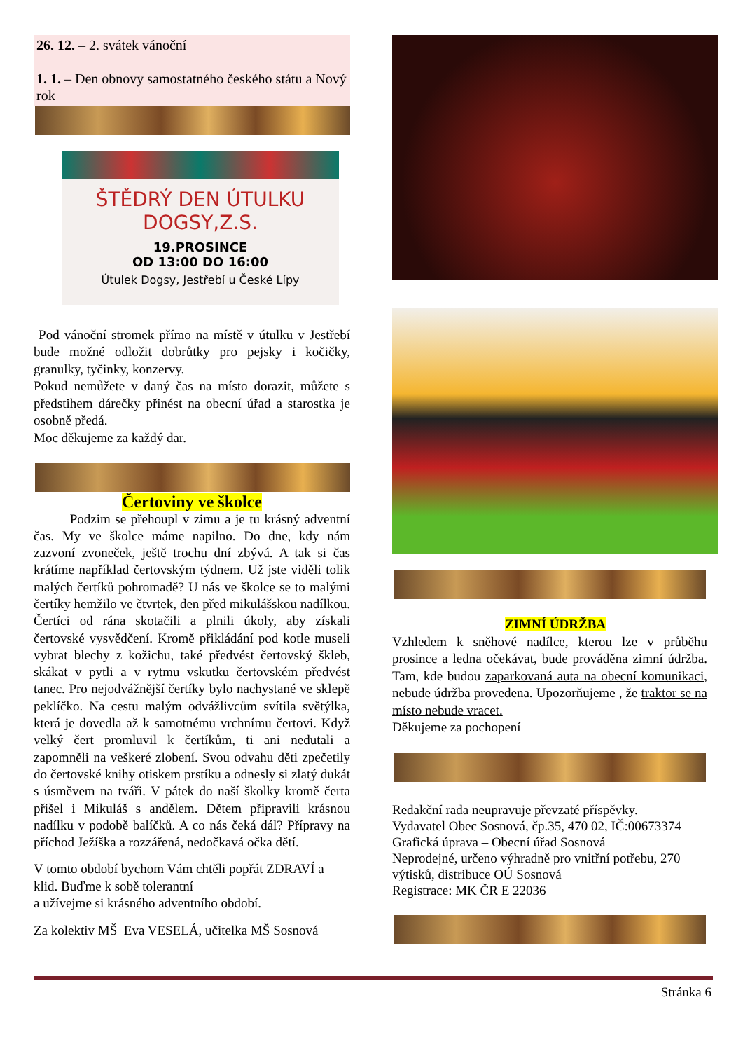26. 12. – 2. svátek vánoční
1. 1. – Den obnovy samostatného českého státu a Nový rok
ŠTĚDRÝ DEN ÚTULKU DOGSY,Z.S.
19.PROSINCE
OD 13:00 DO 16:00
Útulek Dogsy, Jestřebí u České Lípy
Pod vánoční stromek přímo na místě v útulku v Jestřebí bude možné odložit dobrůtky pro pejsky i kočičky, granulky, tyčinky, konzervy.
Pokud nemůžete v daný čas na místo dorazit, můžete s předstihem dárečky přinést na obecní úřad a starostka je osobně předá.
Moc děkujeme za každý dar.
Čertoviny ve školce
Podzim se přehoupl v zimu a je tu krásný adventní čas. My ve školce máme napilno. Do dne, kdy nám zazvoní zvoneček, ještě trochu dní zbývá. A tak si čas krátíme například čertovským týdnem. Už jste viděli tolik malých čertíků pohromadě? U nás ve školce se to malými čertíky hemžilo ve čtvrtek, den před mikulášskou nadílkou. Čertíci od rána skotačili a plnili úkoly, aby získali čertovské vysvědčení. Kromě přikládání pod kotle museli vybrat blechy z kožichu, také předvést čertovský škleb, skákat v pytli a v rytmu vskutku čertovském předvést tanec. Pro nejodvážnější čertíky bylo nachystané ve sklepě peklíčko. Na cestu malým odvážlivcům svítila světýlka, která je dovedla až k samotnému vrchnímu čertovi. Když velký čert promluvil k čertíkům, ti ani nedutali a zapomněli na veškeré zlobení. Svou odvahu děti zpečetily do čertovské knihy otiskem prstíku a odnesly si zlatý dukát s úsměvem na tváři. V pátek do naší školky kromě čerta přišel i Mikuláš s andělem. Dětem připravili krásnou nadílku v podobě balíčků. A co nás čeká dál? Přípravy na příchod Ježíška a rozzářená, nedočkavá očka dětí.
V tomto období bychom Vám chtěli popřát ZDRAVÍ a klid. Buďme k sobě tolerantní
a užívejme si krásného adventního období.
Za kolektiv MŠ Eva VESELÁ, učitelka MŠ Sosnová
ZIMNÍ ÚDRŽBA
Vzhledem k sněhové nadílce, kterou lze v průběhu prosince a ledna očekávat, bude prováděna zimní údržba. Tam, kde budou zaparkovaná auta na obecní komunikaci, nebude údržba provedena. Upozorňujeme , že traktor se na místo nebude vracet.
Děkujeme za pochopení
Redakční rada neupravuje převzaté příspěvky.
Vydavatel Obec Sosnová, čp.35, 470 02, IČ:00673374
Grafická úprava – Obecní úřad Sosnová
Neprodejné, určeno výhradně pro vnitřní potřebu, 270 výtisků, distribuce OÚ Sosnová
Registrace: MK ČR E 22036
Stránka 6